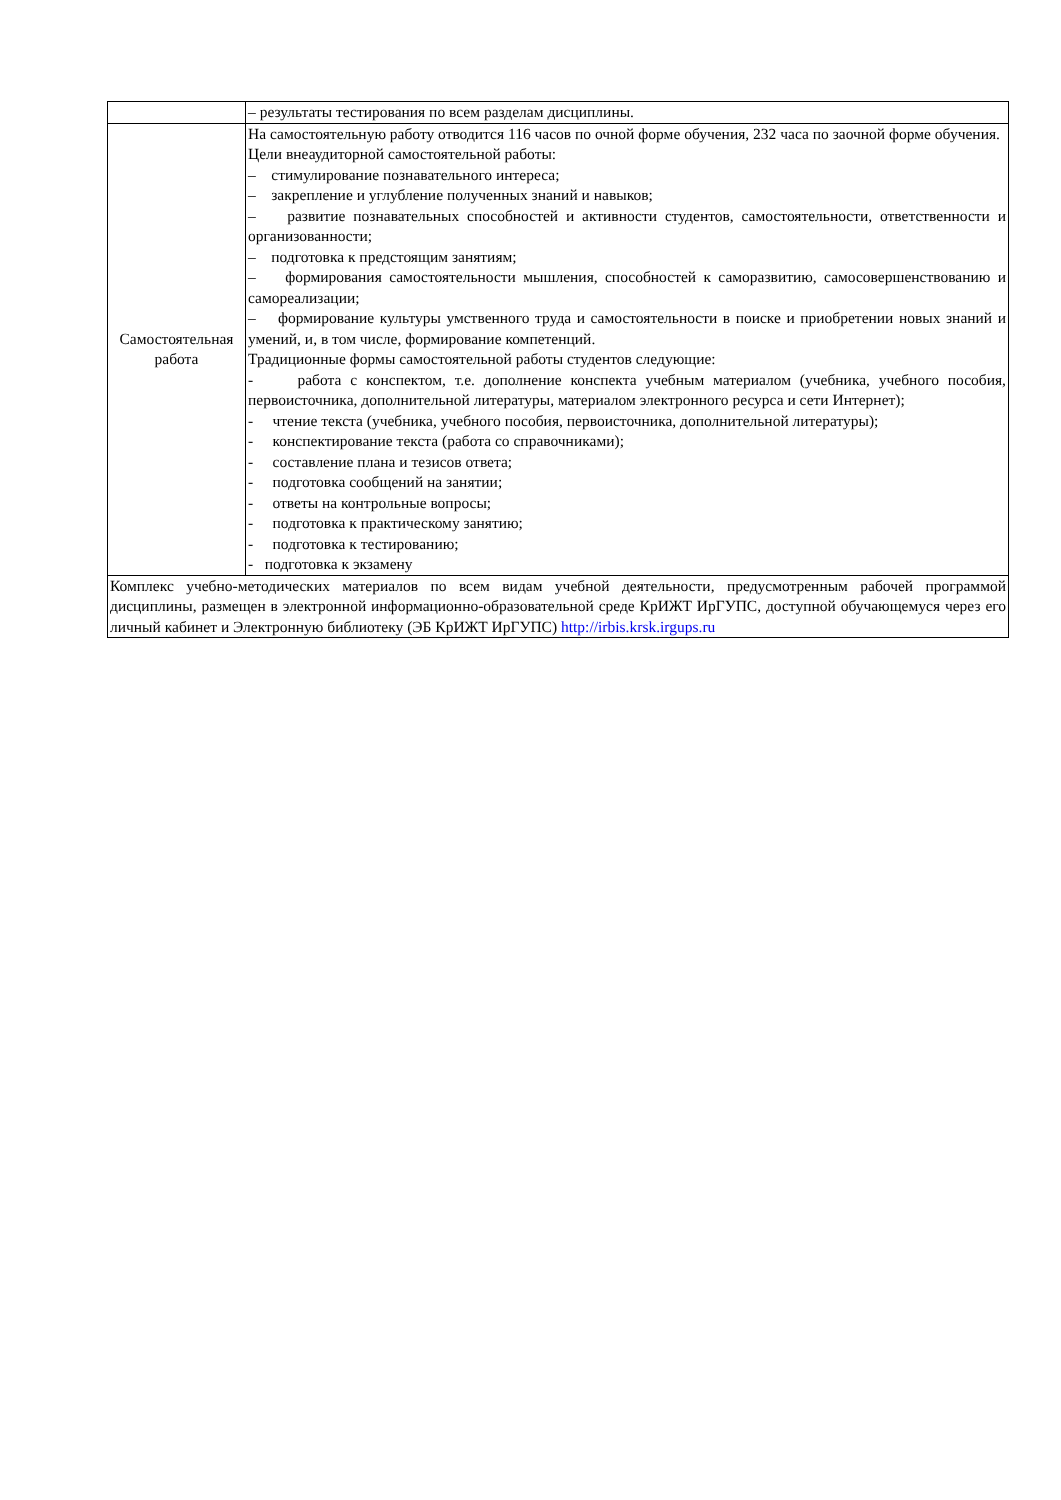| | – результаты тестирования по всем разделам дисциплины. |
| Самостоятельная работа | На самостоятельную работу отводится 116 часов по очной форме обучения, 232 часа по заочной форме обучения. Цели внеаудиторной самостоятельной работы: – стимулирование познавательного интереса; – закрепление и углубление полученных знаний и навыков; – развитие познавательных способностей и активности студентов, самостоятельности, ответственности и организованности; – подготовка к предстоящим занятиям; – формирования самостоятельности мышления, способностей к саморазвитию, самосовершенствованию и самореализации; – формирование культуры умственного труда и самостоятельности в поиске и приобретении новых знаний и умений, и, в том числе, формирование компетенций. Традиционные формы самостоятельной работы студентов следующие: - работа с конспектом, т.е. дополнение конспекта учебным материалом (учебника, учебного пособия, первоисточника, дополнительной литературы, материалом электронного ресурса и сети Интернет); - чтение текста (учебника, учебного пособия, первоисточника, дополнительной литературы); - конспектирование текста (работа со справочниками); - составление плана и тезисов ответа; - подготовка сообщений на занятии; - ответы на контрольные вопросы; - подготовка к практическому занятию; - подготовка к тестированию; - подготовка к экзамену |
| Комплекс учебно-методических материалов по всем видам учебной деятельности, предусмотренным рабочей программой дисциплины, размещен в электронной информационно-образовательной среде КрИЖТ ИрГУПС, доступной обучающемуся через его личный кабинет и Электронную библиотеку (ЭБ КрИЖТ ИрГУПС) http://irbis.krsk.irgups.ru | |